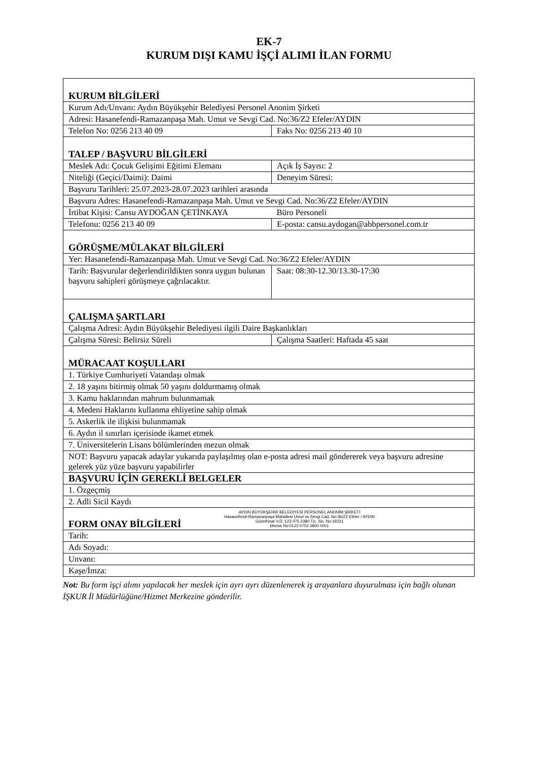EK-7
KURUM DIŞI KAMU İŞÇİ ALIMI İLAN FORMU
| KURUM BİLGİLERİ | |
| Kurum Adı/Unvanı: Aydın Büyükşehir Belediyesi Personel Anonim Şirketi | |
| Adresi: Hasanefendi-Ramazanpaşa Mah. Umut ve Sevgi Cad. No:36/Z2 Efeler/AYDIN | |
| Telefon No: 0256 213 40 09 | Faks No: 0256 213 40 10 |
| TALEP / BAŞVURU BİLGİLERİ | |
| Meslek Adı: Çocuk Gelişimi Eğitimi Elemanı | Açık İş Sayısı: 2 |
| Niteliği (Geçici/Daimi): Daimi | Deneyim Süresi: |
| Başvuru Tarihleri: 25.07.2023-28.07.2023 tarihleri arasında | |
| Başvuru Adres: Hasanefendi-Ramazanpaşa Mah. Umut ve Sevgi Cad. No:36/Z2 Efeler/AYDIN | |
| İrtibat Kişisi: Cansu AYDOĞAN ÇETİNKAYA | Büro Personeli |
| Telefonu: 0256 213 40 09 | E-posta: cansu.aydogan@abbpersonel.com.tr |
| GÖRÜŞME/MÜLAKAT BİLGİLERİ | |
| Yer: Hasanefendi-Ramazanpaşa Mah. Umut ve Sevgi Cad. No:36/Z2 Efeler/AYDIN | |
| Tarih: Başvurular değerlendirildikten sonra uygun bulunan başvuru sahipleri görüşmeye çağrılacaktır. | Saat: 08:30-12.30/13.30-17:30 |
| ÇALIŞMA ŞARTLARI | |
| Çalışma Adresi: Aydın Büyükşehir Belediyesi ilgili Daire Başkanlıkları | |
| Çalışma Süresi: Belirsiz Süreli | Çalışma Saatleri: Haftada 45 saat |
| MÜRACAAT KOŞULLARI | |
| 1. Türkiye Cumhuriyeti Vatandaşı olmak | |
| 2. 18 yaşını bitirmiş olmak 50 yaşını doldurmamış olmak | |
| 3. Kamu haklarından mahrum bulunmamak | |
| 4. Medeni Haklarını kullanma ehliyetine sahip olmak | |
| 5. Askerlik ile ilişkisi bulunmamak | |
| 6. Aydın il sınırları içerisinde ikamet etmek | |
| 7. Üniversitelerin Lisans bölümlerinden mezun olmak | |
| NOT: Başvuru yapacak adaylar yukarıda paylaşılmış olan e-posta adresi mail göndererek veya başvuru adresine gelerek yüz yüze başvuru yapabilirler | |
| BAŞVURU İÇİN GEREKLİ BELGELER | |
| 1. Özgeçmiş | |
| 2. Adli Sicil Kaydı | |
| FORM ONAY BİLGİLERİ AYDIN BÜYÜKŞEHİR BELEDİYESİ PERSONEL ANONİM ŞİRKETİ Hasanefendi-Ramazanpaşa Mahallesi Umut ve Sevgi Cad. No:36/Z2 Efeler / AYDIN Güzelhisar V.D. 123 075 2380 Tic. Sic. No:19331 Mersis No:0123 0752 3800 0001 | |
| Tarih: | |
| Adı Soyadı: | |
| Unvanı: | |
| Kaşe/İmza: | |
Not: Bu form işçi alımı yapılacak her meslek için ayrı ayrı düzenlenerek iş arayanlara duyurulması için bağlı olunan İŞKUR İl Müdürlüğüne/Hizmet Merkezine gönderilir.